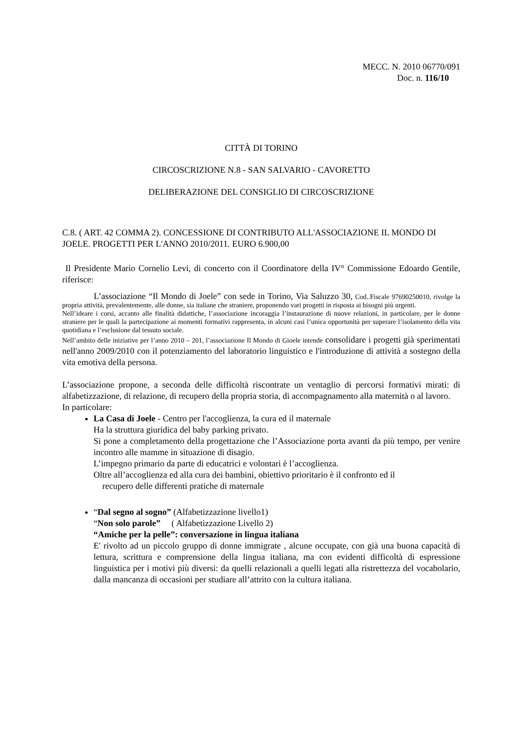MECC. N. 2010 06770/091
Doc. n. 116/10
CITTÀ DI TORINO
CIRCOSCRIZIONE N.8 - SAN SALVARIO - CAVORETTO
DELIBERAZIONE DEL CONSIGLIO DI CIRCOSCRIZIONE
C.8. ( ART. 42 COMMA 2). CONCESSIONE DI CONTRIBUTO ALL'ASSOCIAZIONE IL MONDO DI JOELE. PROGETTI PER L'ANNO 2010/2011. EURO 6.900,00
Il Presidente Mario Cornelio Levi, di concerto con il Coordinatore della IV° Commissione Edoardo Gentile, riferisce:
L’associazione “Il Mondo di Joele” con sede in Torino, Via Saluzzo 30, Cod..Fiscale 97690250010, rivolge la propria attività, prevalentemente, alle donne, sia italiane che straniere, proponendo vari progetti in risposta ai bisogni più urgenti.
Nell’ideare i corsi, accanto alle finalità didattiche, l’associazione incoraggia l’instaurazione di nuove relazioni, in particolare, per le donne straniere per le quali la partecipazione ai momenti formativi rappresenta, in alcuni casi l’unica opportunità per superare l’isolamento della vita quotidiana e l’esclusione dal tessuto sociale.
Nell’ambito delle iniziative per l’anno 2010 – 201, l’associazione Il Mondo di Gioele intende consolidare i progetti già sperimentati nell'anno 2009/2010 con il potenziamento del laboratorio linguistico e l'introduzione di attività a sostegno della vita emotiva della persona.
L’associazione propone, a seconda delle difficoltà riscontrate un ventaglio di percorsi formativi mirati: di alfabetizzazione, di relazione, di recupero della propria storia, di accompagnamento alla maternità o al lavoro.
In particolare:
La Casa di Joele - Centro per l'accoglienza, la cura ed il maternale
Ha la struttura giuridica del baby parking privato.
Si pone a completamento della progettazione che l’Associazione porta avanti da più tempo, per venire incontro alle mamme in situazione di disagio.
L’impegno primario da parte di educatrici e volontari è l’accoglienza.
Oltre all’accoglienza ed alla cura dei bambini, obiettivo prioritario è il confronto ed il
recupero delle differenti pratiche di maternale
“Dal segno al sogno” (Alfabetizzazione livello1)
“Non solo parole” ( Alfabetizzazione Livello 2)
“Amiche per la pelle”: conversazione in lingua italiana
E' rivolto ad un piccolo gruppo di donne immigrate , alcune occupate, con già una buona capacità di lettura, scrittura e comprensione della lingua italiana, ma con evidenti difficoltà di espressione linguistica per i motivi più diversi: da quelli relazionali a quelli legati alla ristrettezza del vocabolario, dalla mancanza di occasioni per studiare all’attrito con la cultura italiana.